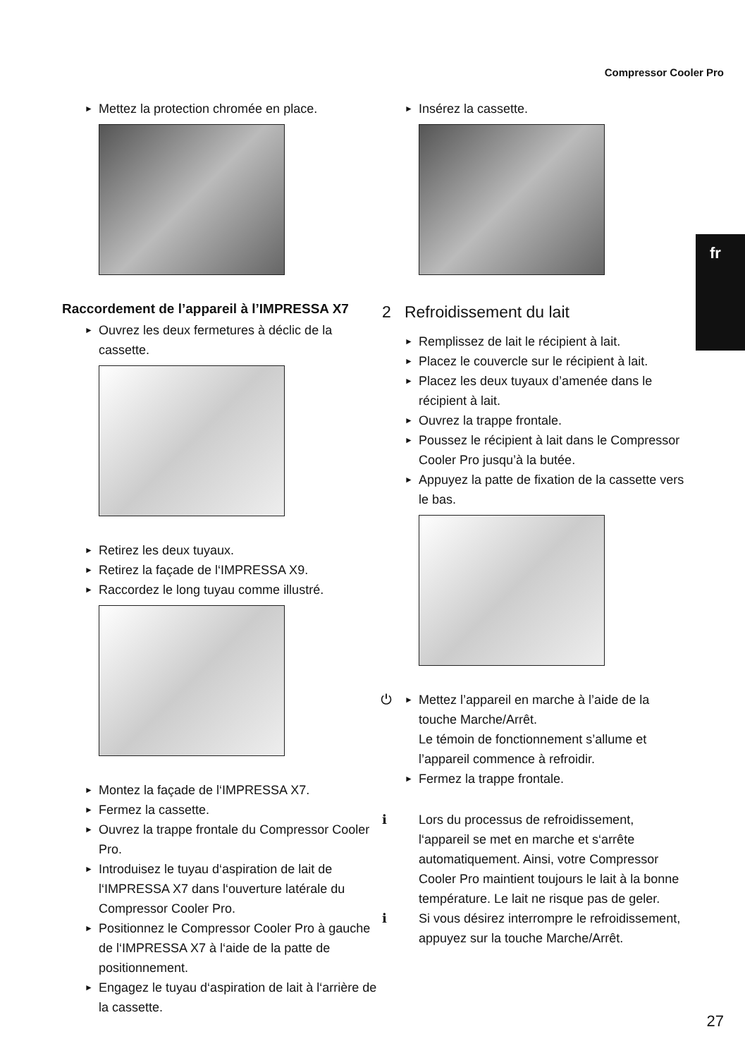Compressor Cooler Pro
fr
► Mettez la protection chromée en place.
Raccordement de l’appareil à l’IMPRESSA X7
► Ouvrez les deux fermetures à déclic de la cassette.
► Retirez les deux tuyaux.
► Retirez la façade de l‘IMPRESSA X9.
► Raccordez le long tuyau comme illustré.
► Montez la façade de l‘IMPRESSA X7.
► Fermez la cassette.
► Ouvrez la trappe frontale du Compressor Cooler Pro.
► Introduisez le tuyau d‘aspiration de lait de l‘IMPRESSA X7 dans l‘ouverture latérale du Compressor Cooler Pro.
► Positionnez le Compressor Cooler Pro à gauche de l‘IMPRESSA X7 à l‘aide de la patte de positionnement.
► Engagez le tuyau d‘aspiration de lait à l‘arrière de la cassette.
► Insérez la cassette.
2 Refroidissement du lait
► Remplissez de lait le récipient à lait.
► Placez le couvercle sur le récipient à lait.
► Placez les deux tuyaux d’amenée dans le récipient à lait.
► Ouvrez la trappe frontale.
► Poussez le récipient à lait dans le Compressor Cooler Pro jusqu’à la butée.
► Appuyez la patte de fixation de la cassette vers le bas.
► ⏻ Mettez l’appareil en marche à l’aide de la touche Marche/Arrêt.
Le témoin de fonctionnement s’allume et l’appareil commence à refroidir.
► Fermez la trappe frontale.
i Lors du processus de refroidissement, l‘appareil se met en marche et s‘arrête automatiquement. Ainsi, votre Compressor Cooler Pro maintient toujours le lait à la bonne température. Le lait ne risque pas de geler.
i Si vous désirez interrompre le refroidissement, appuyez sur la touche Marche/Arrêt.
27